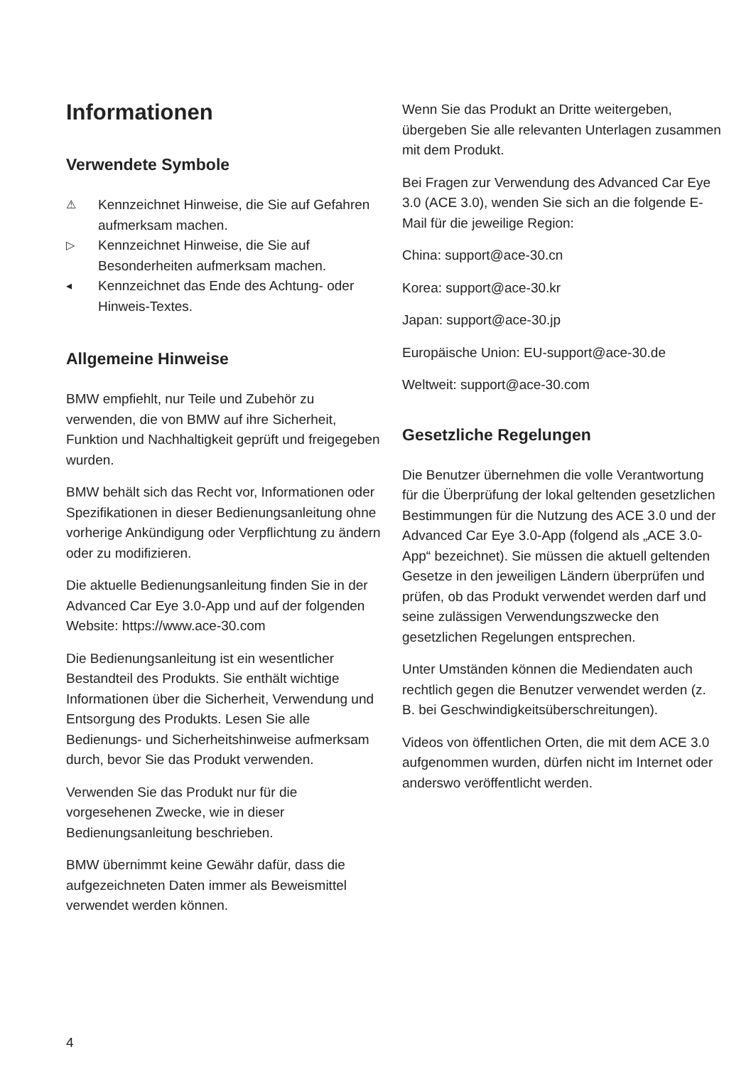Informationen
Verwendete Symbole
⚠ Kennzeichnet Hinweise, die Sie auf Gefahren aufmerksam machen.
▷ Kennzeichnet Hinweise, die Sie auf Besonderheiten aufmerksam machen.
◂ Kennzeichnet das Ende des Achtung- oder Hinweis-Textes.
Allgemeine Hinweise
BMW empfiehlt, nur Teile und Zubehör zu verwenden, die von BMW auf ihre Sicherheit, Funktion und Nachhaltigkeit geprüft und freigegeben wurden.
BMW behält sich das Recht vor, Informationen oder Spezifikationen in dieser Bedienungsanleitung ohne vorherige Ankündigung oder Verpflichtung zu ändern oder zu modifizieren.
Die aktuelle Bedienungsanleitung finden Sie in der Advanced Car Eye 3.0-App und auf der folgenden Website: https://www.ace-30.com
Die Bedienungsanleitung ist ein wesentlicher Bestandteil des Produkts. Sie enthält wichtige Informationen über die Sicherheit, Verwendung und Entsorgung des Produkts. Lesen Sie alle Bedienungs- und Sicherheitshinweise aufmerksam durch, bevor Sie das Produkt verwenden.
Verwenden Sie das Produkt nur für die vorgesehenen Zwecke, wie in dieser Bedienungsanleitung beschrieben.
BMW übernimmt keine Gewähr dafür, dass die aufgezeichneten Daten immer als Beweismittel verwendet werden können.
Wenn Sie das Produkt an Dritte weitergeben, übergeben Sie alle relevanten Unterlagen zusammen mit dem Produkt.
Bei Fragen zur Verwendung des Advanced Car Eye 3.0 (ACE 3.0), wenden Sie sich an die folgende E-Mail für die jeweilige Region:
China: support@ace-30.cn
Korea: support@ace-30.kr
Japan: support@ace-30.jp
Europäische Union: EU-support@ace-30.de
Weltweit: support@ace-30.com
Gesetzliche Regelungen
Die Benutzer übernehmen die volle Verantwortung für die Überprüfung der lokal geltenden gesetzlichen Bestimmungen für die Nutzung des ACE 3.0 und der Advanced Car Eye 3.0-App (folgend als „ACE 3.0-App“ bezeichnet). Sie müssen die aktuell geltenden Gesetze in den jeweiligen Ländern überprüfen und prüfen, ob das Produkt verwendet werden darf und seine zulässigen Verwendungszwecke den gesetzlichen Regelungen entsprechen.
Unter Umständen können die Mediendaten auch rechtlich gegen die Benutzer verwendet werden (z. B. bei Geschwindigkeitsüberschreitungen).
Videos von öffentlichen Orten, die mit dem ACE 3.0 aufgenommen wurden, dürfen nicht im Internet oder anderswo veröffentlicht werden.
4